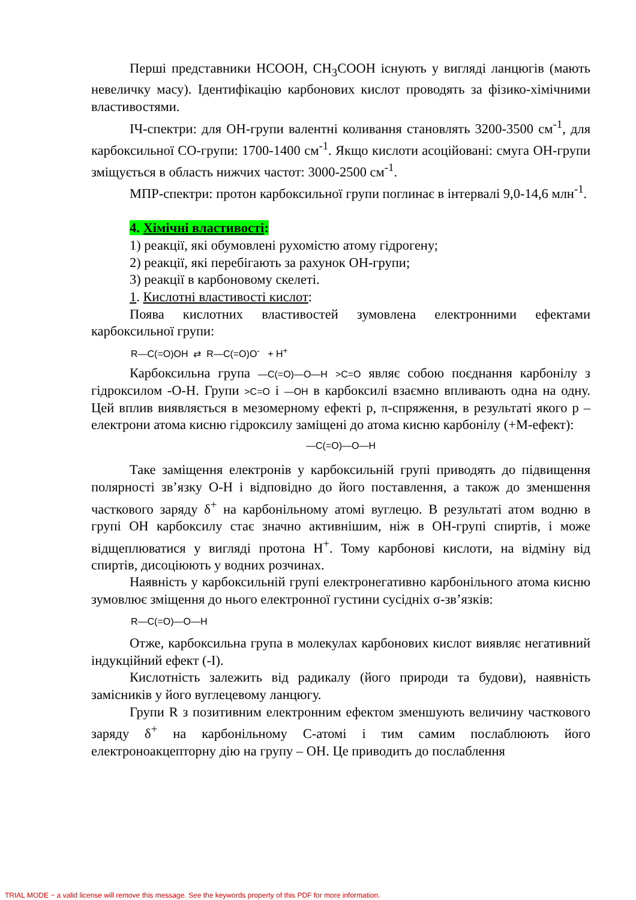Перші представники HCOOH, CH<sub>3</sub>COOH існують у вигляді ланцюгів (мають невеличку масу). Ідентифікацію карбонових кислот проводять за фізико-хімічними властивостями.
ІЧ-спектри: для ОН-групи валентні коливання становлять 3200-3500 см<sup>-1</sup>, для карбоксильної СО-групи: 1700-1400 см<sup>-1</sup>. Якщо кислоти асоційовані: смуга ОН-групи зміщується в область нижчих частот: 3000-2500 см<sup>-1</sup>.
МПР-спектри: протон карбоксильної групи поглинає в інтервалі 9,0-14,6 млн<sup>-1</sup>.
4. Хімічні властивості:
1) реакції, які обумовлені рухомістю атому гідрогену;
2) реакції, які перебігають за рахунок ОН-групи;
3) реакції в карбоновому скелеті.
1. Кислотні властивості кислот:
Поява кислотних властивостей зумовлена електронними ефектами карбоксильної групи:
R—C(=O)OH ⇄ R—C(=O)O<sup>-</sup> + H<sup>+</sup>
Карбоксильна група —C(=O)—O—H >C=O являє собою поєднання карбонілу з гідроксилом -О-Н. Групи >C=O і —OH в карбоксилі взаємно впливають одна на одну. Цей вплив виявляється в мезомерному ефекті р, π-спряження, в результаті якого р – електрони атома кисню гідроксилу заміщені до атома кисню карбонілу (+М-ефект):
—C(=O)—O—H
Таке заміщення електронів у карбоксильній групі приводять до підвищення полярності зв’язку О-Н і відповідно до його поставлення, а також до зменшення часткового заряду δ<sup>+</sup> на карбонільному атомі вуглецю. В результаті атом водню в групі ОН карбоксилу стає значно активнішим, ніж в ОН-групі спиртів, і може відщеплюватися у вигляді протона Н<sup>+</sup>. Тому карбонові кислоти, на відміну від спиртів, дисоціюють у водних розчинах.
Наявність у карбоксильній групі електронегативно карбонільного атома кисню зумовлює зміщення до нього електронної густини сусідніх σ-зв’язків:
R—C(=O)—O—H
Отже, карбоксильна група в молекулах карбонових кислот виявляє негативний індукційний ефект (-І).
Кислотність залежить від радикалу (його природи та будови), наявність замісників у його вуглецевому ланцюгу.
Групи R з позитивним електронним ефектом зменшують величину часткового заряду δ<sup>+</sup> на карбонільному С-атомі і тим самим послаблюють його електроноакцепторну дію на групу – ОН. Це приводить до послаблення
TRIAL MODE − a valid license will remove this message. See the keywords property of this PDF for more information.